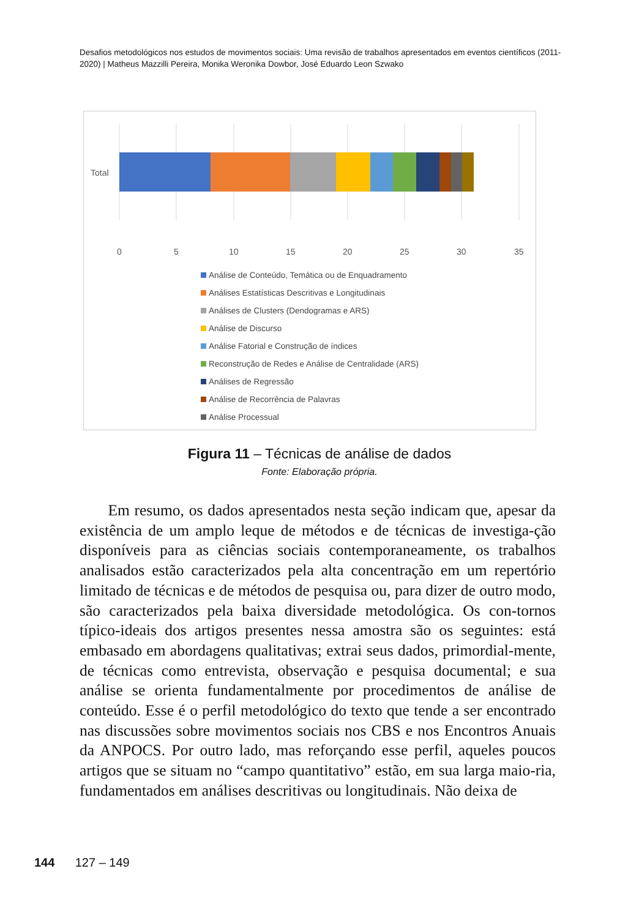Desafios metodológicos nos estudos de movimentos sociais: Uma revisão de trabalhos apresentados em eventos científicos (2011-2020) | Matheus Mazzilli Pereira, Monika Weronika Dowbor, José Eduardo Leon Szwako
Total
0
5
10
15
20
25
30
35
Análise de Conteúdo, Temática ou de Enquadramento
Análises Estatísticas Descritivas e Longitudinais
Análises de Clusters (Dendogramas e ARS)
Análise de Discurso
Análise Fatorial e Construção de índices
Reconstrução de Redes e Análise de Centralidade (ARS)
Análises de Regressão
Análise de Recorrência de Palavras
Análise Processual
Figura 11 – Técnicas de análise de dados
Fonte: Elaboração própria.
Em resumo, os dados apresentados nesta seção indicam que, apesar da existência de um amplo leque de métodos e de técnicas de investiga-ção disponíveis para as ciências sociais contemporaneamente, os trabalhos analisados estão caracterizados pela alta concentração em um repertório limitado de técnicas e de métodos de pesquisa ou, para dizer de outro modo, são caracterizados pela baixa diversidade metodológica. Os con-tornos típico-ideais dos artigos presentes nessa amostra são os seguintes: está embasado em abordagens qualitativas; extrai seus dados, primordial-mente, de técnicas como entrevista, observação e pesquisa documental; e sua análise se orienta fundamentalmente por procedimentos de análise de conteúdo. Esse é o perfil metodológico do texto que tende a ser encontrado nas discussões sobre movimentos sociais nos CBS e nos Encontros Anuais da ANPOCS. Por outro lado, mas reforçando esse perfil, aqueles poucos artigos que se situam no “campo quantitativo” estão, em sua larga maio-ria, fundamentados em análises descritivas ou longitudinais. Não deixa de
144 127 – 149